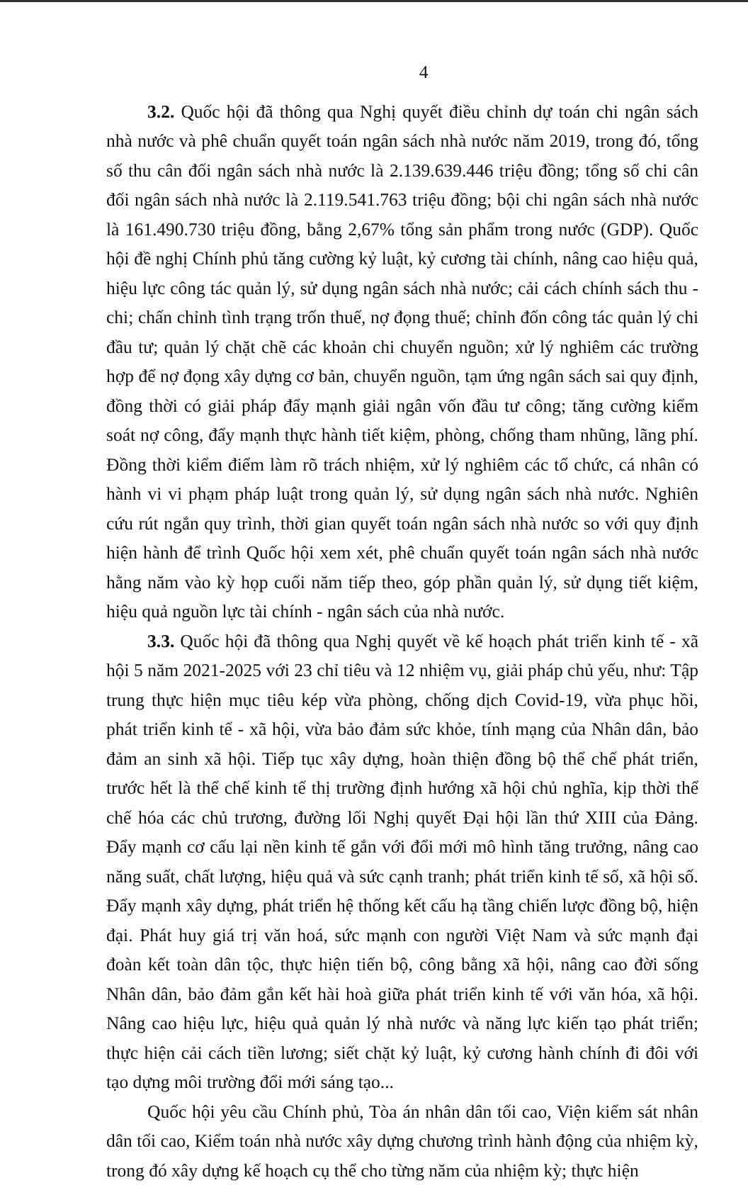4
3.2. Quốc hội đã thông qua Nghị quyết điều chỉnh dự toán chi ngân sách nhà nước và phê chuẩn quyết toán ngân sách nhà nước năm 2019, trong đó, tổng số thu cân đối ngân sách nhà nước là 2.139.639.446 triệu đồng; tổng số chi cân đối ngân sách nhà nước là 2.119.541.763 triệu đồng; bội chi ngân sách nhà nước là 161.490.730 triệu đồng, bằng 2,67% tổng sản phẩm trong nước (GDP). Quốc hội đề nghị Chính phủ tăng cường kỷ luật, kỷ cương tài chính, nâng cao hiệu quả, hiệu lực công tác quản lý, sử dụng ngân sách nhà nước; cải cách chính sách thu - chi; chấn chỉnh tình trạng trốn thuế, nợ đọng thuế; chỉnh đốn công tác quản lý chi đầu tư; quản lý chặt chẽ các khoản chi chuyển nguồn; xử lý nghiêm các trường hợp để nợ đọng xây dựng cơ bản, chuyển nguồn, tạm ứng ngân sách sai quy định, đồng thời có giải pháp đẩy mạnh giải ngân vốn đầu tư công; tăng cường kiểm soát nợ công, đẩy mạnh thực hành tiết kiệm, phòng, chống tham nhũng, lãng phí. Đồng thời kiểm điểm làm rõ trách nhiệm, xử lý nghiêm các tổ chức, cá nhân có hành vi vi phạm pháp luật trong quản lý, sử dụng ngân sách nhà nước. Nghiên cứu rút ngắn quy trình, thời gian quyết toán ngân sách nhà nước so với quy định hiện hành để trình Quốc hội xem xét, phê chuẩn quyết toán ngân sách nhà nước hằng năm vào kỳ họp cuối năm tiếp theo, góp phần quản lý, sử dụng tiết kiệm, hiệu quả nguồn lực tài chính - ngân sách của nhà nước.
3.3. Quốc hội đã thông qua Nghị quyết về kế hoạch phát triển kinh tế - xã hội 5 năm 2021-2025 với 23 chỉ tiêu và 12 nhiệm vụ, giải pháp chủ yếu, như: Tập trung thực hiện mục tiêu kép vừa phòng, chống dịch Covid-19, vừa phục hồi, phát triển kinh tế - xã hội, vừa bảo đảm sức khỏe, tính mạng của Nhân dân, bảo đảm an sinh xã hội. Tiếp tục xây dựng, hoàn thiện đồng bộ thể chế phát triển, trước hết là thể chế kinh tế thị trường định hướng xã hội chủ nghĩa, kịp thời thể chế hóa các chủ trương, đường lối Nghị quyết Đại hội lần thứ XIII của Đảng. Đẩy mạnh cơ cấu lại nền kinh tế gắn với đổi mới mô hình tăng trưởng, nâng cao năng suất, chất lượng, hiệu quả và sức cạnh tranh; phát triển kinh tế số, xã hội số. Đẩy mạnh xây dựng, phát triển hệ thống kết cấu hạ tầng chiến lược đồng bộ, hiện đại. Phát huy giá trị văn hoá, sức mạnh con người Việt Nam và sức mạnh đại đoàn kết toàn dân tộc, thực hiện tiến bộ, công bằng xã hội, nâng cao đời sống Nhân dân, bảo đảm gắn kết hài hoà giữa phát triển kinh tế với văn hóa, xã hội. Nâng cao hiệu lực, hiệu quả quản lý nhà nước và năng lực kiến tạo phát triển; thực hiện cải cách tiền lương; siết chặt kỷ luật, kỷ cương hành chính đi đôi với tạo dựng môi trường đổi mới sáng tạo...
Quốc hội yêu cầu Chính phủ, Tòa án nhân dân tối cao, Viện kiểm sát nhân dân tối cao, Kiểm toán nhà nước xây dựng chương trình hành động của nhiệm kỳ, trong đó xây dựng kế hoạch cụ thể cho từng năm của nhiệm kỳ; thực hiện